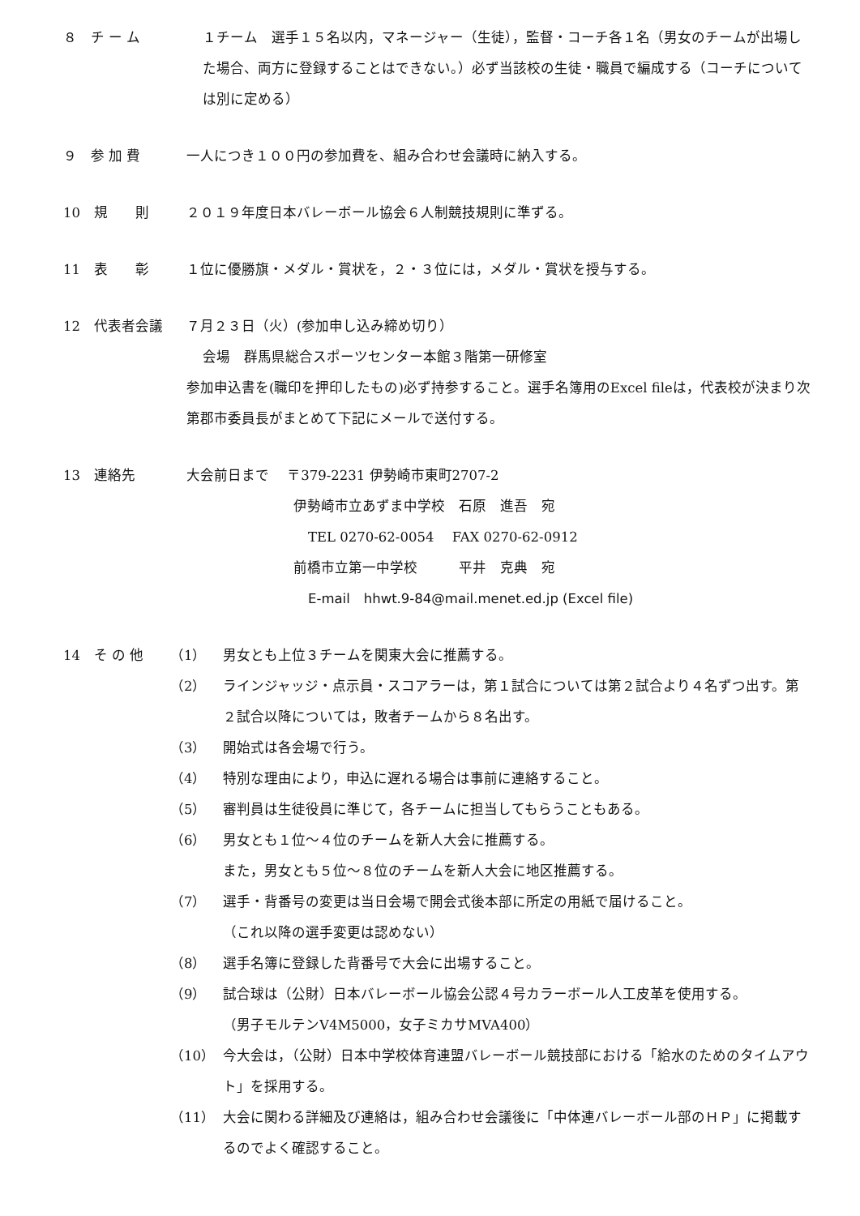８　チ ー ム １チーム　選手１５名以内，マネージャー（生徒），監督・コーチ各１名（男女のチームが出場した場合、両方に登録することはできない。）必ず当該校の生徒・職員で編成する（コーチについては別に定める）
９　参 加 費 一人につき１００円の参加費を、組み合わせ会議時に納入する。
10　規　　則 ２０１９年度日本バレーボール協会６人制競技規則に準ずる。
11　表　　彰 １位に優勝旗・メダル・賞状を，２・３位には，メダル・賞状を授与する。
12　代表者会議 ７月２３日（火）(参加申し込み締め切り）
会場　群馬県総合スポーツセンター本館３階第一研修室
参加申込書を(職印を押印したもの)必ず持参すること。選手名簿用のExcel fileは，代表校が決まり次第郡市委員長がまとめて下記にメールで送付する。
13　連絡先 大会前日まで　 〒379-2231 伊勢崎市東町2707-2
伊勢崎市立あずま中学校　石原　進吾　宛
TEL 0270-62-0054　 FAX 0270-62-0912
前橋市立第一中学校　　　平井　克典　宛
E-mail　hhwt.9-84@mail.menet.ed.jp (Excel file)
14　そ の 他 （1） 男女とも上位３チームを関東大会に推薦する。
（2） ラインジャッジ・点示員・スコアラーは，第１試合については第２試合より４名ずつ出す。第２試合以降については，敗者チームから８名出す。
（3） 開始式は各会場で行う。
（4） 特別な理由により，申込に遅れる場合は事前に連絡すること。
（5） 審判員は生徒役員に準じて，各チームに担当してもらうこともある。
（6） 男女とも１位～４位のチームを新人大会に推薦する。
また，男女とも５位～８位のチームを新人大会に地区推薦する。
（7） 選手・背番号の変更は当日会場で開会式後本部に所定の用紙で届けること。
（これ以降の選手変更は認めない）
（8） 選手名簿に登録した背番号で大会に出場すること。
（9） 試合球は（公財）日本バレーボール協会公認４号カラーボール人工皮革を使用する。
（男子モルテンV4M5000，女子ミカサMVA400）
（10） 今大会は，（公財）日本中学校体育連盟バレーボール競技部における「給水のためのタイムアウト」を採用する。
（11） 大会に関わる詳細及び連絡は，組み合わせ会議後に「中体連バレーボール部のＨＰ」に掲載するのでよく確認すること。